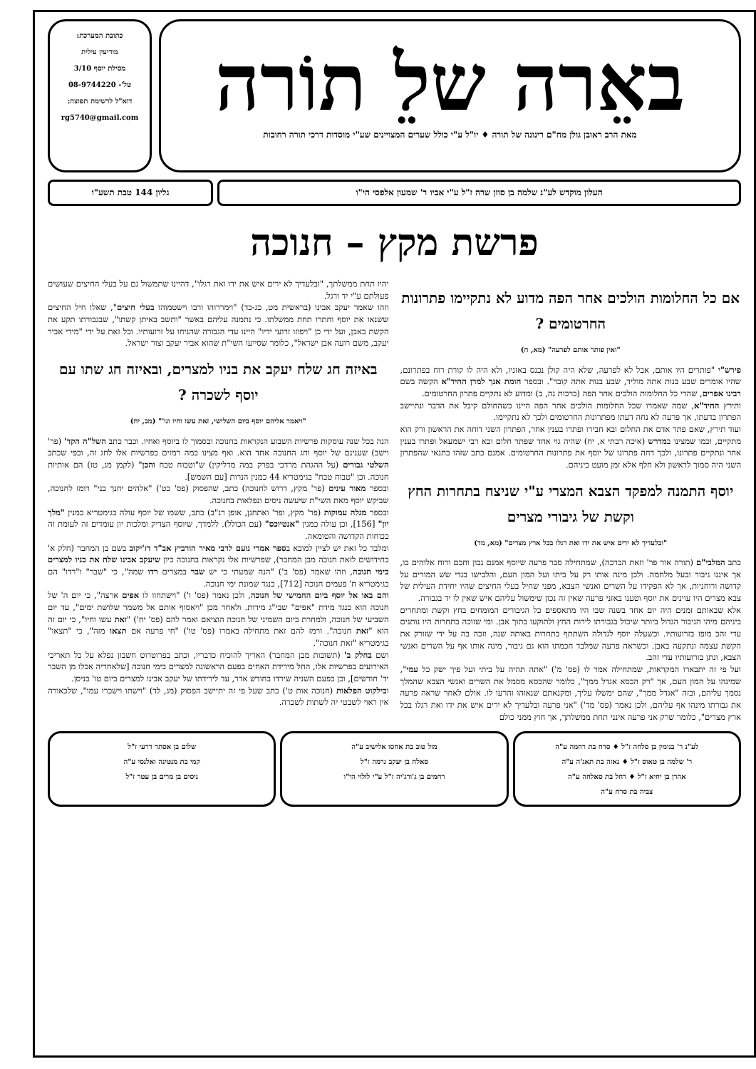באֵרה שלֵ תוֹרה
מאת הרב ראובן גולן מח"ם רינונה של תורה ♦ יו"ל ע"י כולל שערים המצויינים שע"י מוסדות דרכי תורה רחובות
כתובת המערכת:
מודיעין עילית
מסילת יוסף 3/10
טל'- 08-9744220
דוא"ל לרשימת תפוצה:
rg5740@gmail.com
העלון מוקדש לע"נ שלמה בן סוזן שרה ז"ל ע"י אביו ר' שמעון אלפסי הי"ו
גליון 144 טבת תשע"ו
פרשת מקץ – חנוכה
אם כל החלומות הולכים אחר הפה מדוע לא נתקיימו פתרונות החרטומים ?
"ואין פותר אותם לפרעה" (מא, ח)
פירש"י "פותרים היו אותם, אבל לא לפרעה, שלא היה קולן נכנס באזניו, ולא היה לו קורת רוח בפתרונם, שהיו אומרים שבע בנות אתה מוליד, שבע בנות אתה קובר". ובספר חומת אנך למרן החיד"א הקשה בשם רבינו אפרים, שהרי כל החלומות הולכים אחר הפה (ברכות נה, ב) ומדוע לא נתקיים פתרון החרטומים.
ותירץ החיד"א, שמה שאמרו שכל החלומות הולכים אחר הפה היינו כשהחולם קיבל את הדבר ונתיישב הפתרון בדעתו, אך פרעה לא נחה דעתו מפתרונות החרטומים ולכך לא נתקיימו.
ועוד תירץ, שאם פתר אדם את החלום ובא חבירו ופתרו בענין אחר, הפתרון השני דוחה את הראשון ורק הוא מתקיים, וכמו שמצינו במדרש (איכה רבתי א, יח) שהיה גוי אחד שפתר חלום ובא רבי ישמעאל ופתרו בענין אחר ונתקיים פתרונו, ולכך דחה פתרונו של יוסף את פתרונות החרטומים. אמנם כתב שזהו בתנאי שהפתרון השני היה סמוך לראשון ולא חלף אלא זמן מועט ביניהם.
יוסף התמנה למפקד הצבא המצרי ע"י שניצח בתחרות החץ וקשת של גיבורי מצרים
"ובלעדיך לא ירים איש את ידו ואת רגלו בכל ארץ מצרים" (מא, מד)
כתב המלבי"ם (תורה אור פר' וזאת הברכה), שמתחילה סבר פרעה שיוסף אמנם נבון וחכם ורוח אלוהים בו, אך איננו גיבור ובעל מלחמה. ולכן מינה אותו רק על ביתו ועל המון העם, והלבישו בגדי שש המורים על קדושה ורוחניות, אך לא הפקידו על השרים ואנשי הצבא, מפני שחיל בעלי החיצים שהיו יחידת העילית של צבא מצרים היו עוינים את יוסף וטענו באזני פרעה שאין זה נכון שימשול עליהם איש שאין לו יד בגבורה.
אלא שבאותם זמנים היה יום אחד בשנה שבו היו מתאספים כל הגיבורים המומחים בחץ וקשת ומתחרים ביניהם מיהו הגיבור הגדול ביותר שיכול בגבורתו לירות החץ ולתוקעו בתוך אבן. ומי שזוכה בתחרות היו נותנים עדי זהב מופז בזרועותיו. וכשעלה יוסף לגדולה השתתף בתחרות באותה שנה, וזכה בה על ידי שזורק את הקשת עצמה ונתקעה באבן. וכשראה פרעה שמלבד חכמתו הוא גם גיבור, מינה אותו אף על השרים ואנשי הצבא, ונתן בזרועותיו עדי זהב.
ועל פי זה יתבארו המקראות, שמתחילה אמר לו (פס' מ') "אתה תהיה על ביתי ועל פיך ישק כל עמי", שמינהו על המון העם, אך "רק הכסא אגדל ממך", כלומר שהכסא מסמל את השרים ואנשי הצבא שהמלך נסמך עליהם, ובזה "אגדל ממך", שהם ימשלו עליך, ומקנאתם שנאוהו והרעו לו. אולם לאחר שראה פרעה את גבורתו מינהו אף עליהם, ולכן נאמר (פס' מד') "אני פרעה ובלעדיך לא ירים איש את ידו ואת רגלו בכל ארץ מצרים", כלומר שרק אני פרעה אינני תחת ממשלתך, אך חוץ ממני כולם
יהיו תחת ממשלתך, "ובלעדיך לא ירים איש את ידו ואת רגלו", דהיינו שתמשול גם על בעלי החיצים שעושים פעולתם ע"י יד ורגל.
וזהו שאמר יעקב אבינו (בראשית מט, כג-כד) "וימררוהו ורבו וישטמוהו בעלי חיצים", שאלו חיל החיצים ששנאו את יוסף וחתרו תחת ממשלתו. כי נתמנה עליהם באשר "ותשב באיתן קשתו", שבגבורתו תקע את הקשת באבן, ועל ידי כן "ויפוזו זרועי ידיו" היינו עדי הגבורה שהניחו על זרועותיו. וכל זאת על ידי "מידי אביר יעקב, משם רועה אבן ישראל", כלומר שסייעו השי"ת שהוא אביר יעקב וצור ישראל.
באיזה חג שלח יעקב את בניו למצרים, ובאיזה חג שתו עם יוסף לשכרה ?
"ויאמר אליהם יוסף ביום השלישי, זאת עשו וחיו וגו'" (מב, יח)
הנה בכל שנה עוסקות פרשיות השבוע הנקראות בחנוכה ובסמוך לו ביוסף ואחיו. וכבר כתב השל"ה הקד' (פר' וישב) שענינם של יוסף וחג החנוכה אחד הוא. ואף מצינו כמה רמזים בפרשיות אלו לחג זה, וכפי שכתב השלטי גבורים (על ההגהת מרדכי בפרק במה מדליקין) ש"וטבוח טבח והכן" (לקמן מג, טז) הם אותיות חנוכה. וכן "טבוח טבח" בגימטריא 44 כמנין הנרות [עם השמש].
ובספר מאור עינים (פר' מקץ, דרוש לחנוכה) כתב, שהפסוק (פס' כט') "אלהים יחנך בני" רומז לחנוכה, שביקש יוסף מאת השי"ת שיעשה ניסים ונפלאות בחנוכה.
ובספר מגלה עמוקות (פר' מקץ, ופר' ואתחנן, אופן רנ"ב) כתב, ששמו של יוסף עולה בגימטריא כמנין "מלך יון" [156], וכן עולה כמנין "אנטיוכס" (עם הכולל). ללמדך, שיוסף הצדיק ומלכות יון עומדים זה לעומת זה בכוחות הקדושה והטומאה.
ומלבד כל זאת יש לציין למובא בספר אמרי נועם לרבי מאיר הורביץ אב"ד דז'יקוב בשם בן המחבר (חלק א' בחידושים לזאת חנוכה מבן המחבר), שפרשיות אלו נקראות בחנוכה כיון שיעקב אבינו שלח את בניו למצרים בימי חנוכה, וזהו שאמר (פס' ב') "הנה שמעתי כי יש שבר במצרים רדו שמה", כי "שבר" ו"רדו" הם בגימטריא ח' פעמים חנוכה [712], כנגד שמונת ימי חנוכה.
והם באו אל יוסף ביום החמישי של חנוכה, ולכן נאמר (פס' ו') "וישתחוו לו אפים ארצה", כי יום ה' של חנוכה הוא כנגד מידת "אפים" שבי"ג מידות. ולאחר מכן "ויאסוף אותם אל משמר שלושת ימים", עד יום השביעי של חנוכה, ולמחרת ביום השמיני של חנוכה הוציאם ואמר להם (פס' יח') "זאת עשו וחיו", כי יום זה הוא "זאת חנוכה". ורמז להם זאת מתחילה באמרו (פס' טו') "חי פרעה אם תצאו מזה", כי "תצאו" בגימטריא "זאת חנוכה".
ושם בחלק ב' (תשובות מבן המחבר) האריך להוכיח כדבריו, וכתב בפרוטרוט חשבון נפלא על כל תאריכי האירועים בפרשיות אלו, החל מירידת האחים בפעם הראשונה למצרים בימי חנוכה [שלאחריה אכלו מן השבר יד' חודשים], וכן בפעם השניה שירדו בחודש אדר, עד לירידתו של יעקב אבינו למצרים ביום טו' בניסן.
ובילקוט הפלאות (חנוכה אות ט') כתב שעל פי זה יתיישב הפסוק (מג, לד) "וישתו וישכרו עמו", שלכאורה אין ראוי לשבטי יה לשתות לשכרה.
לע"נ ר' בנימין בן סלחה ז"ל ♦ סרח בת רחמה ע"ה
ר' שלמה בן טאוס ז"ל ♦ נאזה בת תאג'ה ע"ה
אהרן בן יחיא ז"ל ♦ רחל בת סאלחה ע"ה
צביה בת סרח ע"ה
מזל טוב בת אחסו אלישיב ע"ה
סאלח בן יעקב גרמה ז"ל
רחמים בן ג'ורג'יה ז"ל ע"י לולוי הי"ו
שלום בן אסתר דרעי ז"ל
קמי בת מנטינה ואלנסי ע"ה
ניסים בן מרים בן עטר ז"ל